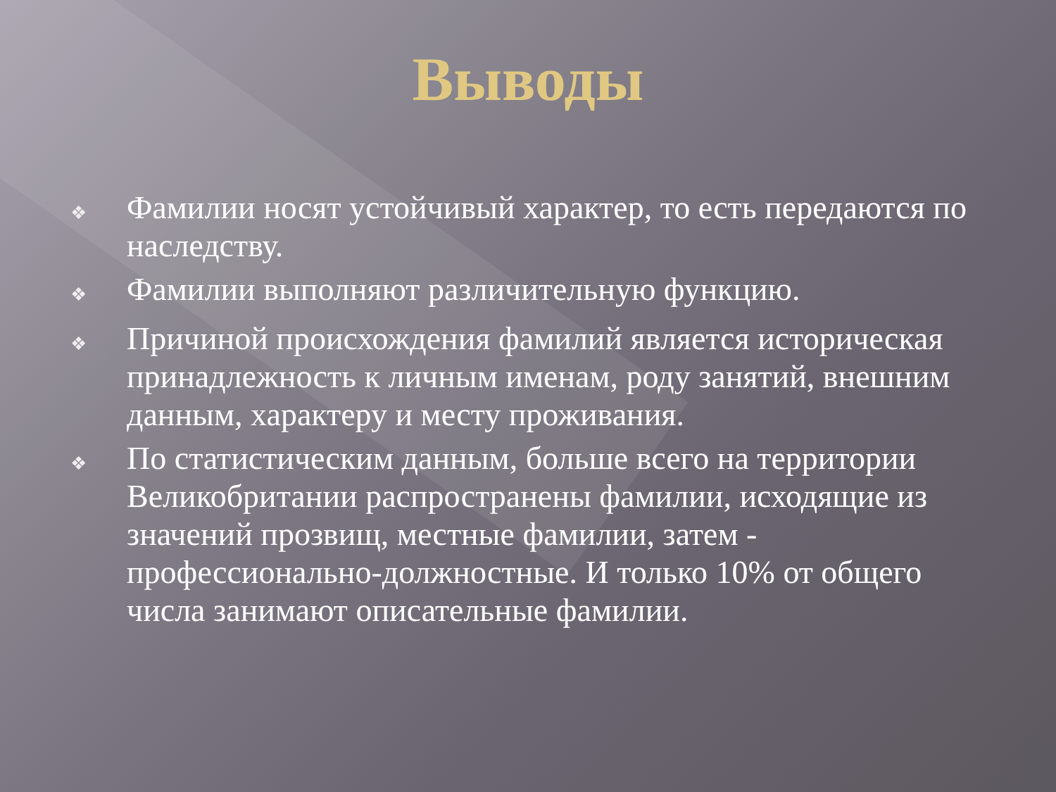Выводы
❖ Фамилии носят устойчивый характер, то есть передаются по наследству.
❖ Фамилии выполняют различительную функцию.
❖ Причиной происхождения фамилий является историческая принадлежность к личным именам, роду занятий, внешним данным, характеру и месту проживания.
❖ По статистическим данным, больше всего на территории Великобритании распространены фамилии, исходящие из значений прозвищ, местные фамилии, затем - профессионально-должностные. И только 10% от общего числа занимают описательные фамилии.